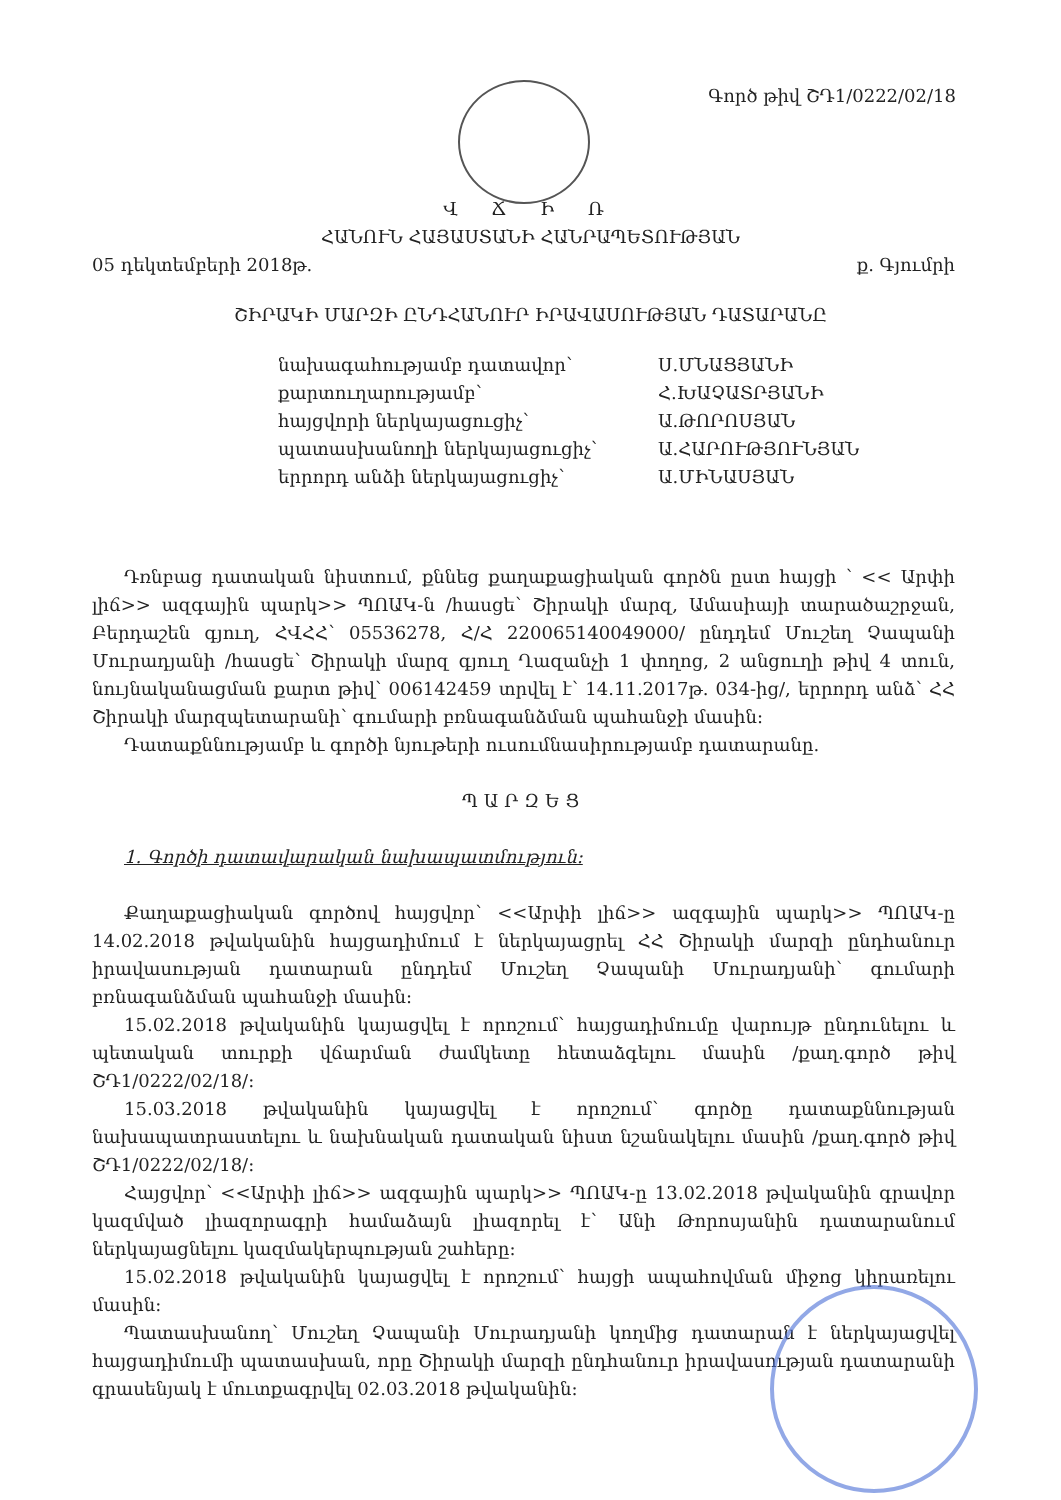Գործ թիվ ՇԴ1/0222/02/18
Վ Ճ Ի Ռ
ՀԱՆՈՒՆ ՀԱՅԱՍՏԱՆԻ ՀԱՆՐԱՊԵՏՈՒԹՅԱՆ
05 դեկտեմբերի 2018թ. ք. Գյումրի
ՇԻՐԱԿԻ ՄԱՐԶԻ ԸՆԴՀԱՆՈՒՐ ԻՐԱՎԱՍՈՒԹՅԱՆ ԴԱՏԱՐԱՆԸ
նախագահությամբ դատավոր՝ Ս.ՄՆԱՑՅԱՆԻ քարտուղարությամբ՝ Հ.ԽԱՉԱՏՐՅԱՆԻ հայցվորի ներկայացուցիչ՝ Ա.ԹՈՐՈՍՅԱՆ պատասխանողի ներկայացուցիչ՝ Ա.ՀԱՐՈՒԹՅՈՒՆՅԱՆ երրորդ անձի ներկայացուցիչ՝ Ա.ՄԻՆԱՍՅԱՆ
Դռնբաց դատական նիստում, քննեց քաղաքացիական գործն ըստ հայցի ՝ << Արփի լիճ>> ազգային պարկ>> ՊՈԱԿ-ն /հասցե՝ Շիրակի մարզ, Ամասիայի տարածաշրջան, Բերդաշեն գյուղ, ՀՎՀՀ՝ 05536278, Հ/Հ 220065140049000/ ընդդեմ Մուշեղ Չապանի Մուրադյանի /հասցե՝ Շիրակի մարզ գյուղ Ղազանչի 1 փողոց, 2 անցուղի թիվ 4 տուն, նույնականացման քարտ թիվ՝ 006142459 տրվել է՝ 14.11.2017թ. 034-ից/, երրորդ անձ՝ ՀՀ Շիրակի մարզպետարանի՝ գումարի բռնագանձման պահանջի մասին:
Դատաքննությամբ և գործի նյութերի ուսումնասիրությամբ դատարանը.
ՊԱՐԶԵՑ
1. Գործի դատավարական նախապատմություն:
Քաղաքացիական գործով հայցվոր՝ <<Արփի լիճ>> ազգային պարկ>> ՊՈԱԿ-ը 14.02.2018 թվականին հայցադիմում է ներկայացրել ՀՀ Շիրակի մարզի ընդհանուր իրավասության դատարան ընդդեմ Մուշեղ Չապանի Մուրադյանի՝ գումարի բռնագանձման պահանջի մասին:
15.02.2018 թվականին կայացվել է որոշում՝ հայցադիմումը վարույթ ընդունելու և պետական տուրքի վճարման ժամկետը հետաձգելու մասին /քաղ.գործ թիվ ՇԴ1/0222/02/18/:
15.03.2018 թվականին կայացվել է որոշում՝ գործը դատաքննության նախապատրաստելու և նախնական դատական նիստ նշանակելու մասին /քաղ.գործ թիվ ՇԴ1/0222/02/18/:
Հայցվոր՝ <<Արփի լիճ>> ազգային պարկ>> ՊՈԱԿ-ը 13.02.2018 թվականին գրավոր կազմված լիազորագրի համաձայն լիազորել է՝ Անի Թորոսյանին դատարանում ներկայացնելու կազմակերպության շահերը:
15.02.2018 թվականին կայացվել է որոշում՝ հայցի ապահովման միջոց կիրառելու մասին:
Պատասխանող՝ Մուշեղ Չապանի Մուրադյանի կողմից դատարան է ներկայացվել հայցադիմումի պատասխան, որը Շիրակի մարզի ընդհանուր իրավասության դատարանի գրասենյակ է մուտքագրվել 02.03.2018 թվականին: